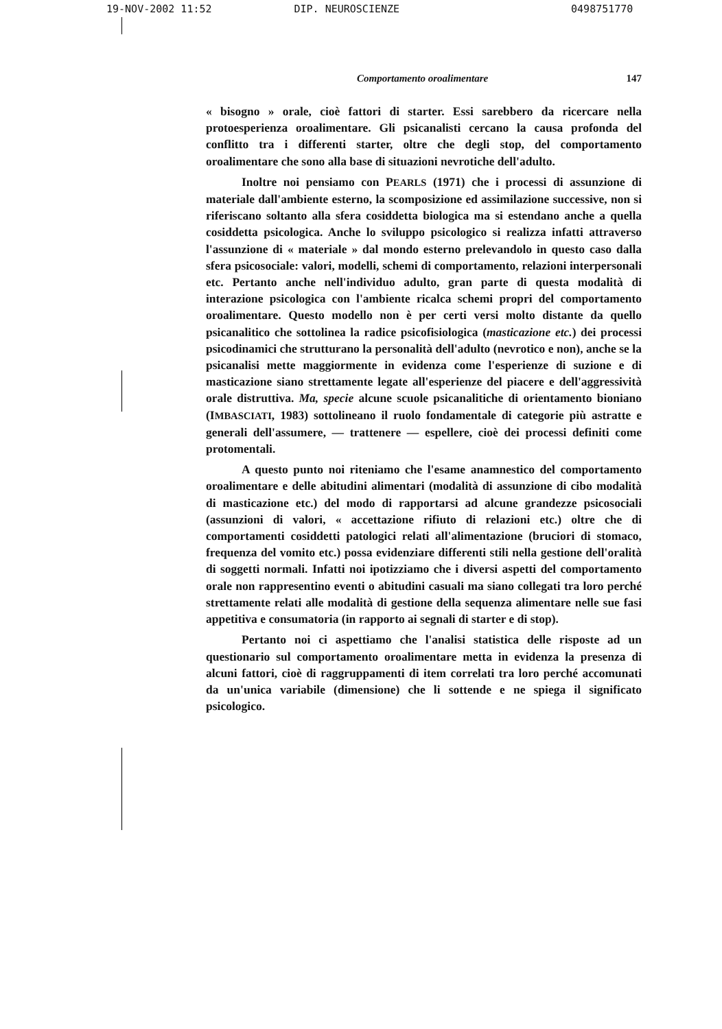19-NOV-2002 11:52 DIP. NEUROSCIENZE 0498751770
Comportamento oroalimentare 147
« bisogno » orale, cioè fattori di starter. Essi sarebbero da ricercare nella protoesperienza oroalimentare. Gli psicanalisti cercano la causa profonda del conflitto tra i differenti starter, oltre che degli stop, del comportamento oroalimentare che sono alla base di situazioni nevrotiche dell'adulto.
Inoltre noi pensiamo con PEARLS (1971) che i processi di assunzione di materiale dall'ambiente esterno, la scomposizione ed assimilazione successive, non si riferiscano soltanto alla sfera cosiddetta biologica ma si estendano anche a quella cosiddetta psicologica. Anche lo sviluppo psicologico si realizza infatti attraverso l'assunzione di « materiale » dal mondo esterno prelevandolo in questo caso dalla sfera psicosociale: valori, modelli, schemi di comportamento, relazioni interpersonali etc. Pertanto anche nell'individuo adulto, gran parte di questa modalità di interazione psicologica con l'ambiente ricalca schemi propri del comportamento oroalimentare. Questo modello non è per certi versi molto distante da quello psicanalitico che sottolinea la radice psicofisiologica (masticazione etc.) dei processi psicodinamici che strutturano la personalità dell'adulto (nevrotico e non), anche se la psicanalisi mette maggiormente in evidenza come l'esperienze di suzione e di masticazione siano strettamente legate all'esperienze del piacere e dell'aggressività orale distruttiva. Ma, specie alcune scuole psicanalitiche di orientamento bioniano (IMBASCIATI, 1983) sottolineano il ruolo fondamentale di categorie più astratte e generali dell'assumere, — trattenere — espellere, cioè dei processi definiti come protomentali.
A questo punto noi riteniamo che l'esame anamnestico del comportamento oroalimentare e delle abitudini alimentari (modalità di assunzione di cibo modalità di masticazione etc.) del modo di rapportarsi ad alcune grandezze psicosociali (assunzioni di valori, « accettazione rifiuto di relazioni etc.) oltre che di comportamenti cosiddetti patologici relati all'alimentazione (bruciori di stomaco, frequenza del vomito etc.) possa evidenziare differenti stili nella gestione dell'oralità di soggetti normali. Infatti noi ipotizziamo che i diversi aspetti del comportamento orale non rappresentino eventi o abitudini casuali ma siano collegati tra loro perché strettamente relati alle modalità di gestione della sequenza alimentare nelle sue fasi appetitiva e consumatoria (in rapporto ai segnali di starter e di stop).
Pertanto noi ci aspettiamo che l'analisi statistica delle risposte ad un questionario sul comportamento oroalimentare metta in evidenza la presenza di alcuni fattori, cioè di raggruppamenti di item correlati tra loro perché accomunati da un'unica variabile (dimensione) che li sottende e ne spiega il significato psicologico.